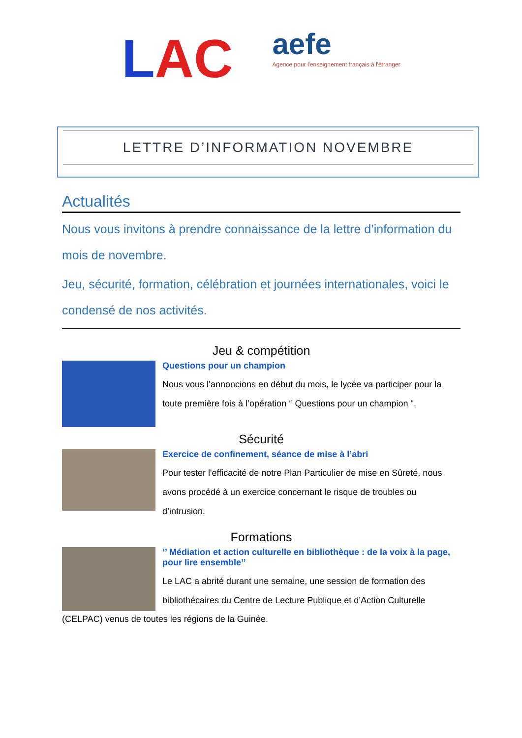LAC
aefe
Agence pour l'enseignement français à l'étranger
LETTRE D’INFORMATION NOVEMBRE
Actualités
Nous vous invitons à prendre connaissance de la lettre d’information du mois de novembre.
Jeu, sécurité, formation, célébration et journées internationales, voici le condensé de nos activités.
Jeu & compétition
Questions pour un champion
Nous vous l’annoncions en début du mois, le lycée va participer pour la toute première fois à l’opération ‘’ Questions pour un champion ".
Sécurité
Exercice de confinement, séance de mise à l’abri
Pour tester l'efficacité de notre Plan Particulier de mise en Sûreté, nous avons procédé à un exercice concernant le risque de troubles ou d’intrusion.
Formations
‘’ Médiation et action culturelle en bibliothèque : de la voix à la page, pour lire ensemble’’
Le LAC a abrité durant une semaine, une session de formation des bibliothécaires du Centre de Lecture Publique et d’Action Culturelle
(CELPAC) venus de toutes les régions de la Guinée.